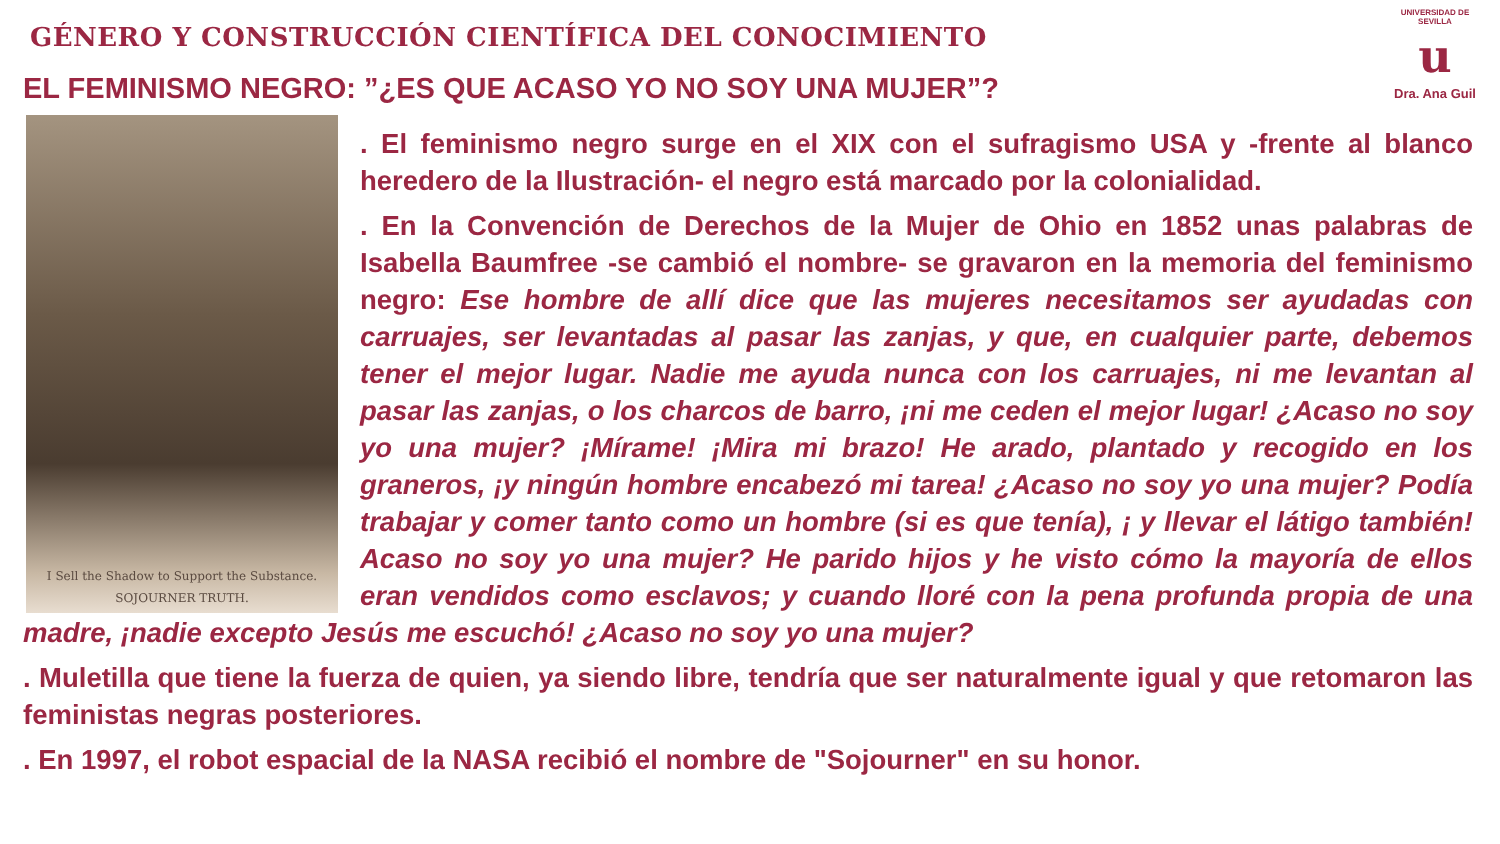GÉNERO Y CONSTRUCCIÓN CIENTÍFICA DEL CONOCIMIENTO
EL FEMINISMO NEGRO: ”¿ES QUE ACASO YO NO SOY UNA MUJER”?
UNIVERSIDAD DE SEVILLA
u
Dra. Ana Guil
I Sell the Shadow to Support the Substance.
SOJOURNER TRUTH.
. El feminismo negro surge en el XIX con el sufragismo USA y -frente al blanco heredero de la Ilustración- el negro está marcado por la colonialidad.
. En la Convención de Derechos de la Mujer de Ohio en 1852 unas palabras de Isabella Baumfree -se cambió el nombre- se gravaron en la memoria del feminismo negro: Ese hombre de allí dice que las mujeres necesitamos ser ayudadas con carruajes, ser levantadas al pasar las zanjas, y que, en cualquier parte, debemos tener el mejor lugar. Nadie me ayuda nunca con los carruajes, ni me levantan al pasar las zanjas, o los charcos de barro, ¡ni me ceden el mejor lugar! ¿Acaso no soy yo una mujer? ¡Mírame! ¡Mira mi brazo! He arado, plantado y recogido en los graneros, ¡y ningún hombre encabezó mi tarea! ¿Acaso no soy yo una mujer? Podía trabajar y comer tanto como un hombre (si es que tenía), ¡ y llevar el látigo también! Acaso no soy yo una mujer? He parido hijos y he visto cómo la mayoría de ellos eran vendidos como esclavos; y cuando lloré con la pena profunda propia de una madre, ¡nadie excepto Jesús me escuchó! ¿Acaso no soy yo una mujer?
. Muletilla que tiene la fuerza de quien, ya siendo libre, tendría que ser naturalmente igual y que retomaron las feministas negras posteriores.
. En 1997, el robot espacial de la NASA recibió el nombre de "Sojourner" en su honor.